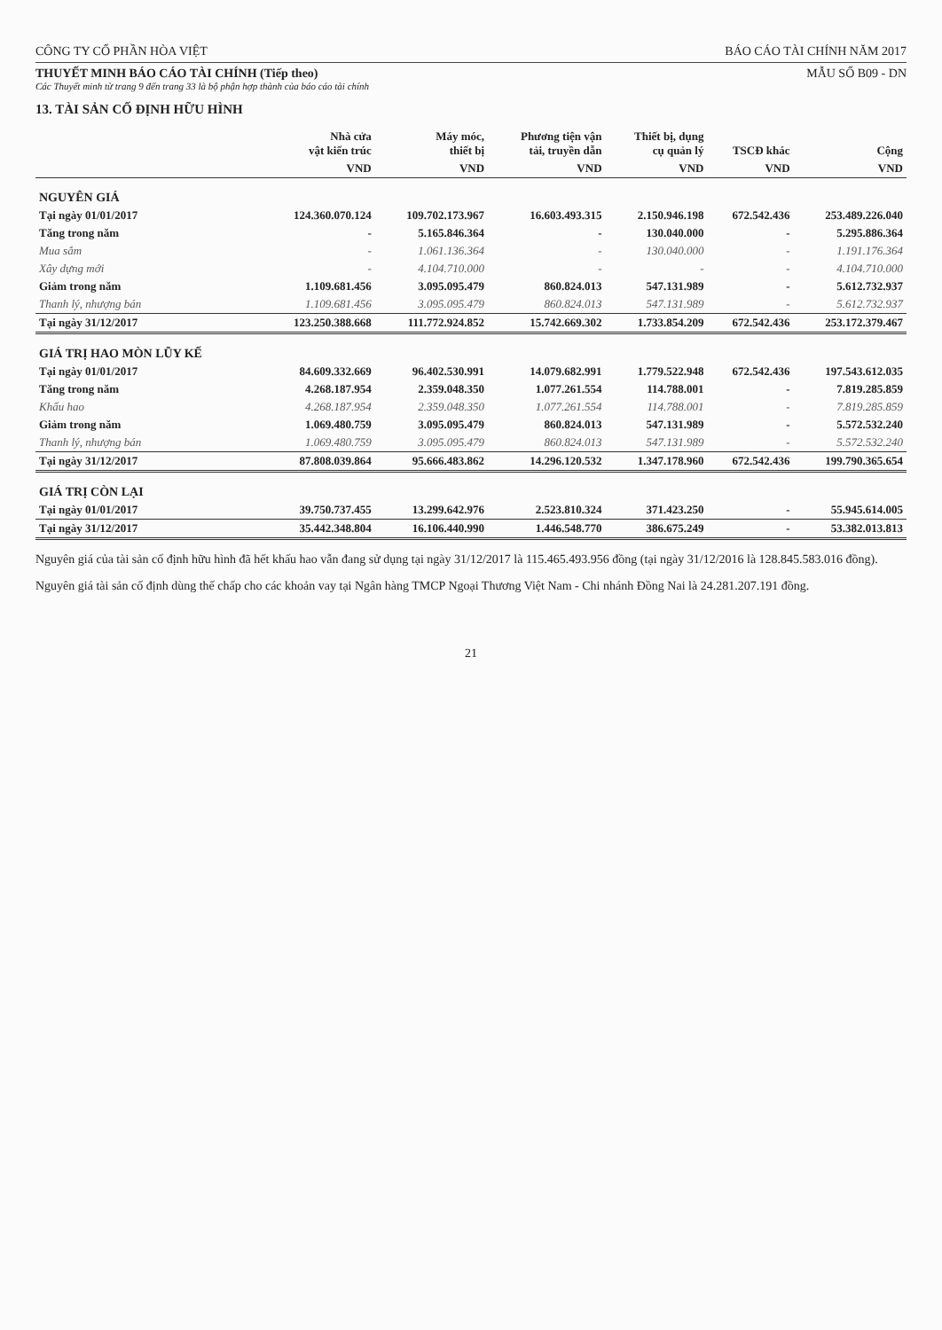CÔNG TY CỔ PHẦN HÒA VIỆT BÁO CÁO TÀI CHÍNH NĂM 2017
THUYẾT MINH BÁO CÁO TÀI CHÍNH (Tiếp theo)
Các Thuyết minh từ trang 9 đến trang 33 là bộ phận hợp thành của báo cáo tài chính
MẪU SỐ B09 - DN
13. TÀI SẢN CỐ ĐỊNH HỮU HÌNH
| | Nhà cửa vật kiến trúc | Máy móc, thiết bị | Phương tiện vận tải, truyền dẫn | Thiết bị, dụng cụ quản lý | TSCĐ khác | Cộng |
| --- | --- | --- | --- | --- | --- | --- |
| | VND | VND | VND | VND | VND | VND |
| NGUYÊN GIÁ | | | | | | |
| Tại ngày 01/01/2017 | 124.360.070.124 | 109.702.173.967 | 16.603.493.315 | 2.150.946.198 | 672.542.436 | 253.489.226.040 |
| Tăng trong năm | - | 5.165.846.364 | - | 130.040.000 | - | 5.295.886.364 |
| Mua sắm | - | 1.061.136.364 | - | 130.040.000 | - | 1.191.176.364 |
| Xây dựng mới | - | 4.104.710.000 | - | - | - | 4.104.710.000 |
| Giảm trong năm | 1.109.681.456 | 3.095.095.479 | 860.824.013 | 547.131.989 | - | 5.612.732.937 |
| Thanh lý, nhượng bán | 1.109.681.456 | 3.095.095.479 | 860.824.013 | 547.131.989 | - | 5.612.732.937 |
| Tại ngày 31/12/2017 | 123.250.388.668 | 111.772.924.852 | 15.742.669.302 | 1.733.854.209 | 672.542.436 | 253.172.379.467 |
| GIÁ TRỊ HAO MÒN LŨY KẾ | | | | | | |
| Tại ngày 01/01/2017 | 84.609.332.669 | 96.402.530.991 | 14.079.682.991 | 1.779.522.948 | 672.542.436 | 197.543.612.035 |
| Tăng trong năm | 4.268.187.954 | 2.359.048.350 | 1.077.261.554 | 114.788.001 | - | 7.819.285.859 |
| Khấu hao | 4.268.187.954 | 2.359.048.350 | 1.077.261.554 | 114.788.001 | - | 7.819.285.859 |
| Giảm trong năm | 1.069.480.759 | 3.095.095.479 | 860.824.013 | 547.131.989 | - | 5.572.532.240 |
| Thanh lý, nhượng bán | 1.069.480.759 | 3.095.095.479 | 860.824.013 | 547.131.989 | - | 5.572.532.240 |
| Tại ngày 31/12/2017 | 87.808.039.864 | 95.666.483.862 | 14.296.120.532 | 1.347.178.960 | 672.542.436 | 199.790.365.654 |
| GIÁ TRỊ CÒN LẠI | | | | | | |
| Tại ngày 01/01/2017 | 39.750.737.455 | 13.299.642.976 | 2.523.810.324 | 371.423.250 | - | 55.945.614.005 |
| Tại ngày 31/12/2017 | 35.442.348.804 | 16.106.440.990 | 1.446.548.770 | 386.675.249 | - | 53.382.013.813 |
Nguyên giá của tài sản cố định hữu hình đã hết khấu hao vẫn đang sử dụng tại ngày 31/12/2017 là 115.465.493.956 đồng (tại ngày 31/12/2016 là 128.845.583.016 đồng).
Nguyên giá tài sản cố định dùng thế chấp cho các khoản vay tại Ngân hàng TMCP Ngoại Thương Việt Nam - Chi nhánh Đồng Nai là 24.281.207.191 đồng.
21